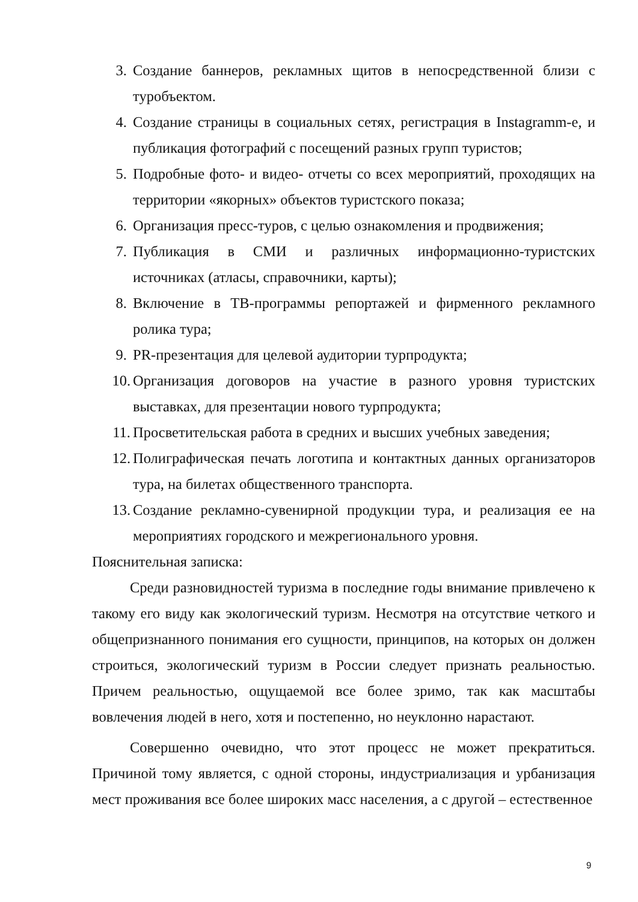3. Создание баннеров, рекламных щитов в непосредственной близи с туробъектом.
4. Создание страницы в социальных сетях, регистрация в Instagramm-е, и публикация фотографий с посещений разных групп туристов;
5. Подробные фото- и видео- отчеты со всех мероприятий, проходящих на территории «якорных» объектов туристского показа;
6. Организация пресс-туров, с целью ознакомления и продвижения;
7. Публикация в СМИ и различных информационно-туристских источниках (атласы, справочники, карты);
8. Включение в ТВ-программы репортажей и фирменного рекламного ролика тура;
9. PR-презентация для целевой аудитории турпродукта;
10. Организация договоров на участие в разного уровня туристских выставках, для презентации нового турпродукта;
11. Просветительская работа в средних и высших учебных заведения;
12. Полиграфическая печать логотипа и контактных данных организаторов тура, на билетах общественного транспорта.
13. Создание рекламно-сувенирной продукции тура, и реализация ее на мероприятиях городского и межрегионального уровня.
Пояснительная записка:
Среди разновидностей туризма в последние годы внимание привлечено к такому его виду как экологический туризм. Несмотря на отсутствие четкого и общепризнанного понимания его сущности, принципов, на которых он должен строиться, экологический туризм в России следует признать реальностью. Причем реальностью, ощущаемой все более зримо, так как масштабы вовлечения людей в него, хотя и постепенно, но неуклонно нарастают.
Совершенно очевидно, что этот процесс не может прекратиться. Причиной тому является, с одной стороны, индустриализация и урбанизация мест проживания все более широких масс населения, а с другой – естественное
9